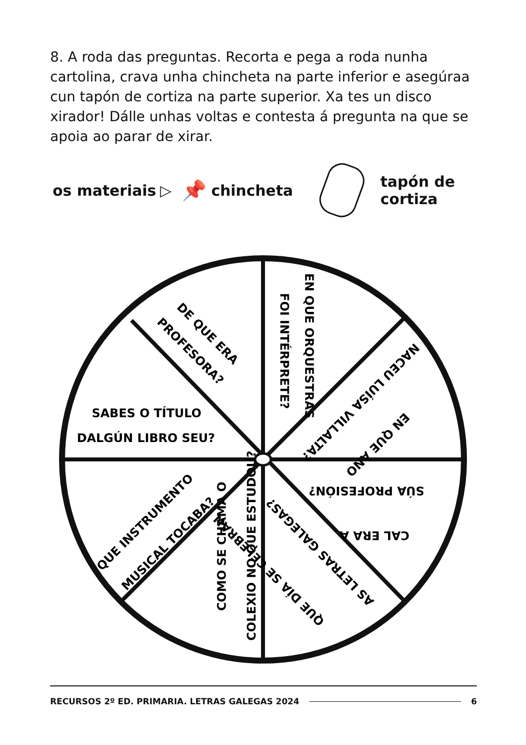8. A roda das preguntas. Recorta e pega a roda nunha cartolina, crava unha chincheta na parte inferior e asegúraa cun tapón de cortiza na parte superior. Xa tes un disco xirador! Dálle unhas voltas e contesta á pregunta na que se apoia ao parar de xirar.
os materiais ▷ 📌 chincheta tapón de
cortiza
SABES O TÍTULO
DALGÚN LIBRO SEU?
DE QUE ERA
PROFESORA?
EN QUE ORQUESTRAS
FOI INTÉRPRETE?
NACEU LUÍSA VILLALTA?
EN QUE ANO
SÚA PROFESIÓN?
CAL ERA A
AS LETRAS GALEGAS?
QUE DÍA SE CELEBRAN
COLEXIO NO QUE ESTUDOU?
COMO SE CHAMA O
QUE INSTRUMENTO
MUSICAL TOCABA?
RECURSOS 2º ED. PRIMARIA. LETRAS GALEGAS 2024 6